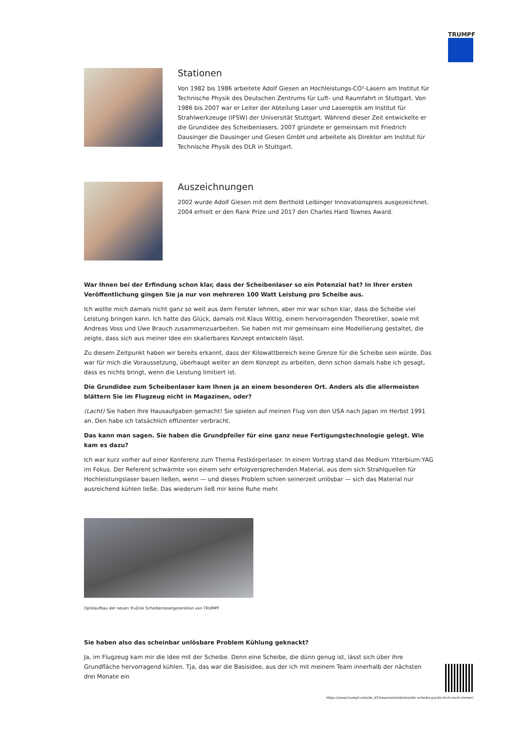TRUMPF
Stationen
Von 1982 bis 1986 arbeitete Adolf Giesen an Hochleistungs-CO²-Lasern am Institut für Technische Physik des Deutschen Zentrums für Luft- und Raumfahrt in Stuttgart. Von 1986 bis 2007 war er Leiter der Abteilung Laser und Laseroptik am Institut für Strahlwerkzeuge (IFSW) der Universität Stuttgart. Während dieser Zeit entwickelte er die Grundidee des Scheibenlasers. 2007 gründete er gemeinsam mit Friedrich Dausinger die Dausinger und Giesen GmbH und arbeitete als Direktor am Institut für Technische Physik des DLR in Stuttgart.
Auszeichnungen
2002 wurde Adolf Giesen mit dem Berthold Leibinger Innovationspreis ausgezeichnet. 2004 erhielt er den Rank Prize und 2017 den Charles Hard Townes Award.
War Ihnen bei der Erfindung schon klar, dass der Scheibenlaser so ein Potenzial hat? In Ihrer ersten Veröffentlichung gingen Sie ja nur von mehreren 100 Watt Leistung pro Scheibe aus.
Ich wollte mich damals nicht ganz so weit aus dem Fenster lehnen, aber mir war schon klar, dass die Scheibe viel Leistung bringen kann. Ich hatte das Glück, damals mit Klaus Wittig, einem hervorragenden Theoretiker, sowie mit Andreas Voss und Uwe Brauch zusammenzuarbeiten. Sie haben mit mir gemeinsam eine Modellierung gestaltet, die zeigte, dass sich aus meiner Idee ein skalierbares Konzept entwickeln lässt.
Zu diesem Zeitpunkt haben wir bereits erkannt, dass der Kilowattbereich keine Grenze für die Scheibe sein würde. Das war für mich die Voraussetzung, überhaupt weiter an dem Konzept zu arbeiten, denn schon damals habe ich gesagt, dass es nichts bringt, wenn die Leistung limitiert ist.
Die Grundidee zum Scheibenlaser kam Ihnen ja an einem besonderen Ort. Anders als die allermeisten blättern Sie im Flugzeug nicht in Magazinen, oder?
(Lacht) Sie haben Ihre Hausaufgaben gemacht! Sie spielen auf meinen Flug von den USA nach Japan im Herbst 1991 an. Den habe ich tatsächlich effizienter verbracht.
Das kann man sagen. Sie haben die Grundpfeiler für eine ganz neue Fertigungstechnologie gelegt. Wie kam es dazu?
Ich war kurz vorher auf einer Konferenz zum Thema Festkörperlaser. In einem Vortrag stand das Medium Ytterbium:YAG im Fokus. Der Referent schwärmte von einem sehr erfolgversprechenden Material, aus dem sich Strahlquellen für Hochleistungslaser bauen ließen, wenn — und dieses Problem schien seinerzeit unlösbar — sich das Material nur ausreichend kühlen ließe. Das wiederum ließ mir keine Ruhe mehr.
Optikaufbau der neuen TruDisk Scheibenlasergeneration von TRUMPF
Sie haben also das scheinbar unlösbare Problem Kühlung geknackt?
Ja, im Flugzeug kam mir die Idee mit der Scheibe. Denn eine Scheibe, die dünn genug ist, lässt sich über ihre Grundfläche hervorragend kühlen. Tja, das war die Basisidee, aus der ich mit meinem Team innerhalb der nächsten drei Monate ein
https://www.trumpf.com/de_AT/newsroom/stories/die-scheibe-packt-mich-noch-immer/